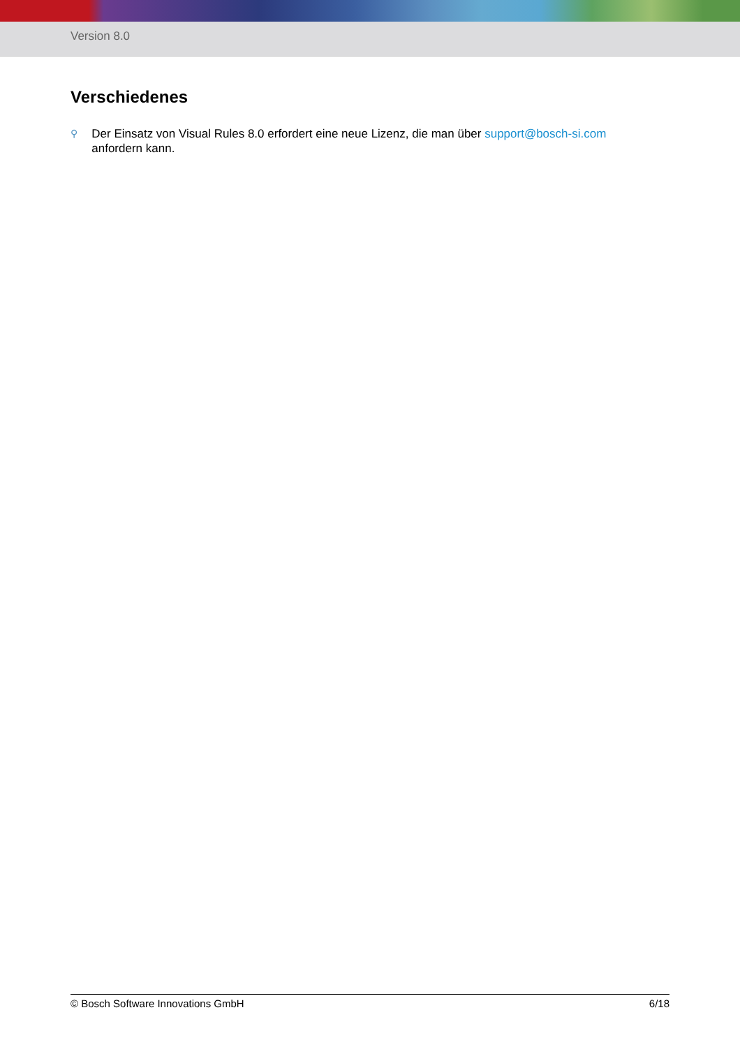Version 8.0
Verschiedenes
⚲
Der Einsatz von Visual Rules 8.0 erfordert eine neue Lizenz, die man über support@bosch-si.com anfordern kann.
© Bosch Software Innovations GmbH 6/18